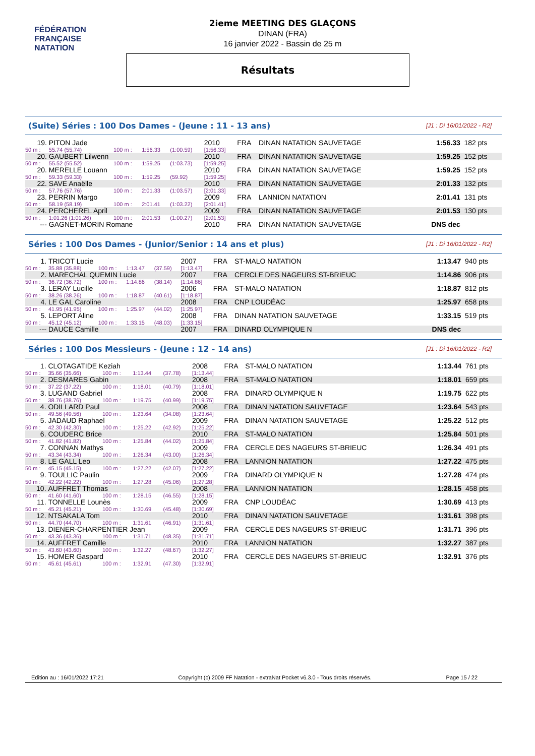FÉDÉRATION FRANÇAISE
NATATION
2ieme MEETING DES GLAÇONS
DINAN (FRA)
16 janvier 2022 - Bassin de 25 m
Résultats
(Suite) Séries : 100 Dos Dames - (Jeune : 11 - 13 ans) [J1 : Di 16/01/2022 - R2]
| 19. | PITON Jade | | | | 2010 | FRA | DINAN NATATION SAUVETAGE | 1:56.33 | 182 pts |
| 50 m : | 55.74 (55.74) | 100 m : | 1:56.33 | (1:00.59) | [1:56.33] | | | | |
| 20. | GAUBERT Lilwenn | | | | 2010 | FRA | DINAN NATATION SAUVETAGE | 1:59.25 | 152 pts |
| 50 m : | 55.52 (55.52) | 100 m : | 1:59.25 | (1:03.73) | [1:59.25] | | | | |
| 20. | MERELLE Louann | | | | 2010 | FRA | DINAN NATATION SAUVETAGE | 1:59.25 | 152 pts |
| 50 m : | 59.33 (59.33) | 100 m : | 1:59.25 | (59.92) | [1:59.25] | | | | |
| 22. | SAVE Anaëlle | | | | 2010 | FRA | DINAN NATATION SAUVETAGE | 2:01.33 | 132 pts |
| 50 m : | 57.76 (57.76) | 100 m : | 2:01.33 | (1:03.57) | [2:01.33] | | | | |
| 23. | PERRIN Margo | | | | 2009 | FRA | LANNION NATATION | 2:01.41 | 131 pts |
| 50 m : | 58.19 (58.19) | 100 m : | 2:01.41 | (1:03.22) | [2:01.41] | | | | |
| 24. | PERCHEREL Apri̇l | | | | 2009 | FRA | DINAN NATATION SAUVETAGE | 2:01.53 | 130 pts |
| 50 m : | 1:01.26 (1:01.26) | 100 m : | 2:01.53 | (1:00.27) | [2:01.53] | | | | |
| --- | GAGNET-MORIN Romane | | | | 2010 | FRA | DINAN NATATION SAUVETAGE | DNS dec | |
Séries : 100 Dos Dames - (Junior/Senior : 14 ans et plus) [J1 : Di 16/01/2022 - R2]
| 1. | TRICOT Lucie | | | | 2007 | FRA | ST-MALO NATATION | 1:13.47 | 940 pts |
| 50 m : | 35.88 (35.88) | 100 m : | 1:13.47 | (37.59) | [1:13.47] | | | | |
| 2. | MARECHAL QUEMIN Lucie | | | | 2007 | FRA | CERCLE DES NAGEURS ST-BRIEUC | 1:14.86 | 906 pts |
| 50 m : | 36.72 (36.72) | 100 m : | 1:14.86 | (38.14) | [1:14.86] | | | | |
| 3. | LERAY Lucille | | | | 2006 | FRA | ST-MALO NATATION | 1:18.87 | 812 pts |
| 50 m : | 38.26 (38.26) | 100 m : | 1:18.87 | (40.61) | [1:18.87] | | | | |
| 4. | LE GAL Caroline | | | | 2008 | FRA | CNP LOUDÉAC | 1:25.97 | 658 pts |
| 50 m : | 41.95 (41.95) | 100 m : | 1:25.97 | (44.02) | [1:25.97] | | | | |
| 5. | LEPORT Aline | | | | 2008 | FRA | DINAN NATATION SAUVETAGE | 1:33.15 | 519 pts |
| 50 m : | 45.12 (45.12) | 100 m : | 1:33.15 | (48.03) | [1:33.15] | | | | |
| --- | DAUCE Camille | | | | 2007 | FRA | DINARD OLYMPIQUE N | DNS dec | |
Séries : 100 Dos Messieurs - (Jeune : 12 - 14 ans) [J1 : Di 16/01/2022 - R2]
| 1. | CLOTAGATIDE Keziah | | | | 2008 | FRA | ST-MALO NATATION | 1:13.44 | 761 pts |
| 50 m : | 35.66 (35.66) | 100 m : | 1:13.44 | (37.78) | [1:13.44] | | | | |
| 2. | DESMARES Gabin | | | | 2008 | FRA | ST-MALO NATATION | 1:18.01 | 659 pts |
| 50 m : | 37.22 (37.22) | 100 m : | 1:18.01 | (40.79) | [1:18.01] | | | | |
| 3. | LUGAND Gabriel | | | | 2008 | FRA | DINARD OLYMPIQUE N | 1:19.75 | 622 pts |
| 50 m : | 38.76 (38.76) | 100 m : | 1:19.75 | (40.99) | [1:19.75] | | | | |
| 4. | ODILLARD Paul | | | | 2008 | FRA | DINAN NATATION SAUVETAGE | 1:23.64 | 543 pts |
| 50 m : | 49.56 (49.56) | 100 m : | 1:23.64 | (34.08) | [1:23.64] | | | | |
| 5. | JADAUD Raphael | | | | 2009 | FRA | DINAN NATATION SAUVETAGE | 1:25.22 | 512 pts |
| 50 m : | 42.30 (42.30) | 100 m : | 1:25.22 | (42.92) | [1:25.22] | | | | |
| 6. | COUDERC Brice | | | | 2010 | FRA | ST-MALO NATATION | 1:25.84 | 501 pts |
| 50 m : | 41.82 (41.82) | 100 m : | 1:25.84 | (44.02) | [1:25.84] | | | | |
| 7. | CONNAN Mathys | | | | 2009 | FRA | CERCLE DES NAGEURS ST-BRIEUC | 1:26.34 | 491 pts |
| 50 m : | 43.34 (43.34) | 100 m : | 1:26.34 | (43.00) | [1:26.34] | | | | |
| 8. | LE GALL Leo | | | | 2008 | FRA | LANNION NATATION | 1:27.22 | 475 pts |
| 50 m : | 45.15 (45.15) | 100 m : | 1:27.22 | (42.07) | [1:27.22] | | | | |
| 9. | TOULLIC Paulin | | | | 2009 | FRA | DINARD OLYMPIQUE N | 1:27.28 | 474 pts |
| 50 m : | 42.22 (42.22) | 100 m : | 1:27.28 | (45.06) | [1:27.28] | | | | |
| 10. | AUFFRET Thomas | | | | 2008 | FRA | LANNION NATATION | 1:28.15 | 458 pts |
| 50 m : | 41.60 (41.60) | 100 m : | 1:28.15 | (46.55) | [1:28.15] | | | | |
| 11. | TONNELLE Lounès | | | | 2009 | FRA | CNP LOUDÉAC | 1:30.69 | 413 pts |
| 50 m : | 45.21 (45.21) | 100 m : | 1:30.69 | (45.48) | [1:30.69] | | | | |
| 12. | NTSAKALA Tom | | | | 2010 | FRA | DINAN NATATION SAUVETAGE | 1:31.61 | 398 pts |
| 50 m : | 44.70 (44.70) | 100 m : | 1:31.61 | (46.91) | [1:31.61] | | | | |
| 13. | DIENER-CHARPENTIER Jean | | | | 2009 | FRA | CERCLE DES NAGEURS ST-BRIEUC | 1:31.71 | 396 pts |
| 50 m : | 43.36 (43.36) | 100 m : | 1:31.71 | (48.35) | [1:31.71] | | | | |
| 14. | AUFFRET Camille | | | | 2010 | FRA | LANNION NATATION | 1:32.27 | 387 pts |
| 50 m : | 43.60 (43.60) | 100 m : | 1:32.27 | (48.67) | [1:32.27] | | | | |
| 15. | HOMER Gaspard | | | | 2010 | FRA | CERCLE DES NAGEURS ST-BRIEUC | 1:32.91 | 376 pts |
| 50 m : | 45.61 (45.61) | 100 m : | 1:32.91 | (47.30) | [1:32.91] | | | | |
Edition au : 16/01/2022 17:21 Copyright (c) 2009 FF Natation - extraNat Pocket v6.3.0 - Tous droits réservés. Page 15 / 22